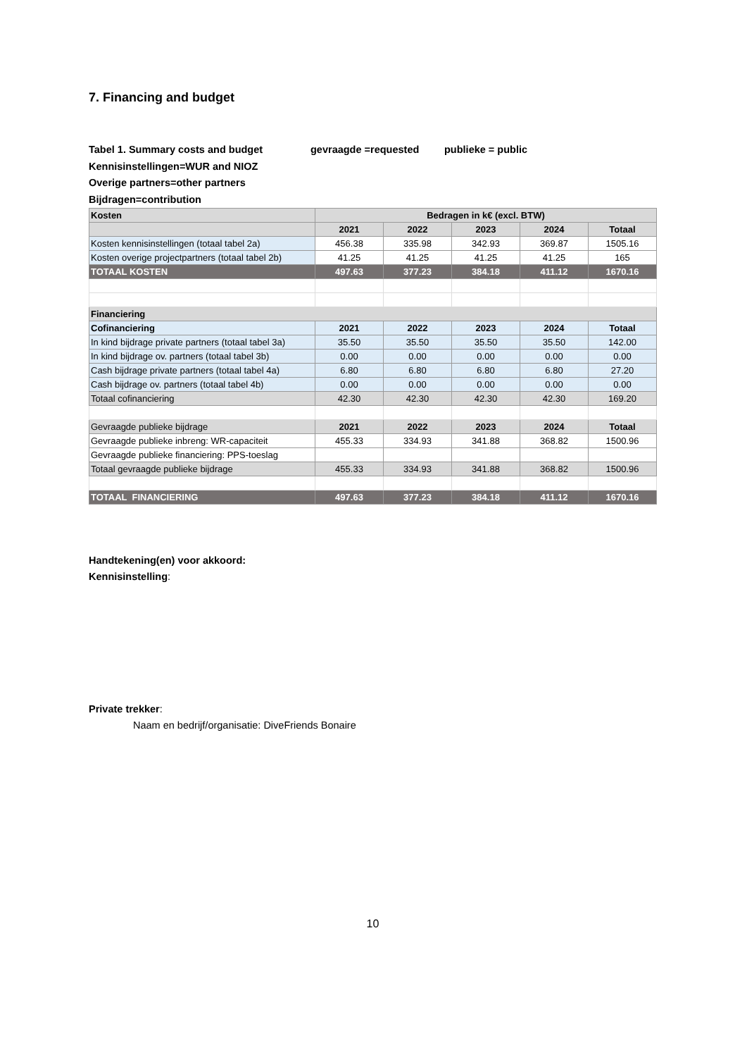7. Financing and budget
Tabel 1. Summary costs and budget gevraagde =requested publieke = public
Kennisinstellingen=WUR and NIOZ
Overige partners=other partners
Bijdragen=contribution
| Kosten | Bedragen in k€ (excl. BTW) | | | | |
| --- | --- | --- | --- | --- | --- |
| | 2021 | 2022 | 2023 | 2024 | Totaal |
| Kosten kennisinstellingen (totaal tabel 2a) | 456.38 | 335.98 | 342.93 | 369.87 | 1505.16 |
| Kosten overige projectpartners (totaal tabel 2b) | 41.25 | 41.25 | 41.25 | 41.25 | 165 |
| TOTAAL KOSTEN | 497.63 | 377.23 | 384.18 | 411.12 | 1670.16 |
| Financiering | | | | | |
| Cofinanciering | 2021 | 2022 | 2023 | 2024 | Totaal |
| In kind bijdrage private partners (totaal tabel 3a) | 35.50 | 35.50 | 35.50 | 35.50 | 142.00 |
| In kind bijdrage ov. partners (totaal tabel 3b) | 0.00 | 0.00 | 0.00 | 0.00 | 0.00 |
| Cash bijdrage private partners (totaal tabel 4a) | 6.80 | 6.80 | 6.80 | 6.80 | 27.20 |
| Cash bijdrage ov. partners (totaal tabel 4b) | 0.00 | 0.00 | 0.00 | 0.00 | 0.00 |
| Totaal cofinanciering | 42.30 | 42.30 | 42.30 | 42.30 | 169.20 |
| Gevraagde publieke bijdrage | 2021 | 2022 | 2023 | 2024 | Totaal |
| Gevraagde publieke inbreng: WR-capaciteit | 455.33 | 334.93 | 341.88 | 368.82 | 1500.96 |
| Gevraagde publieke financiering: PPS-toeslag | | | | | |
| Totaal gevraagde publieke bijdrage | 455.33 | 334.93 | 341.88 | 368.82 | 1500.96 |
| TOTAAL FINANCIERING | 497.63 | 377.23 | 384.18 | 411.12 | 1670.16 |
Handtekening(en) voor akkoord:
Kennisinstelling:
Private trekker:
Naam en bedrijf/organisatie: DiveFriends Bonaire
10